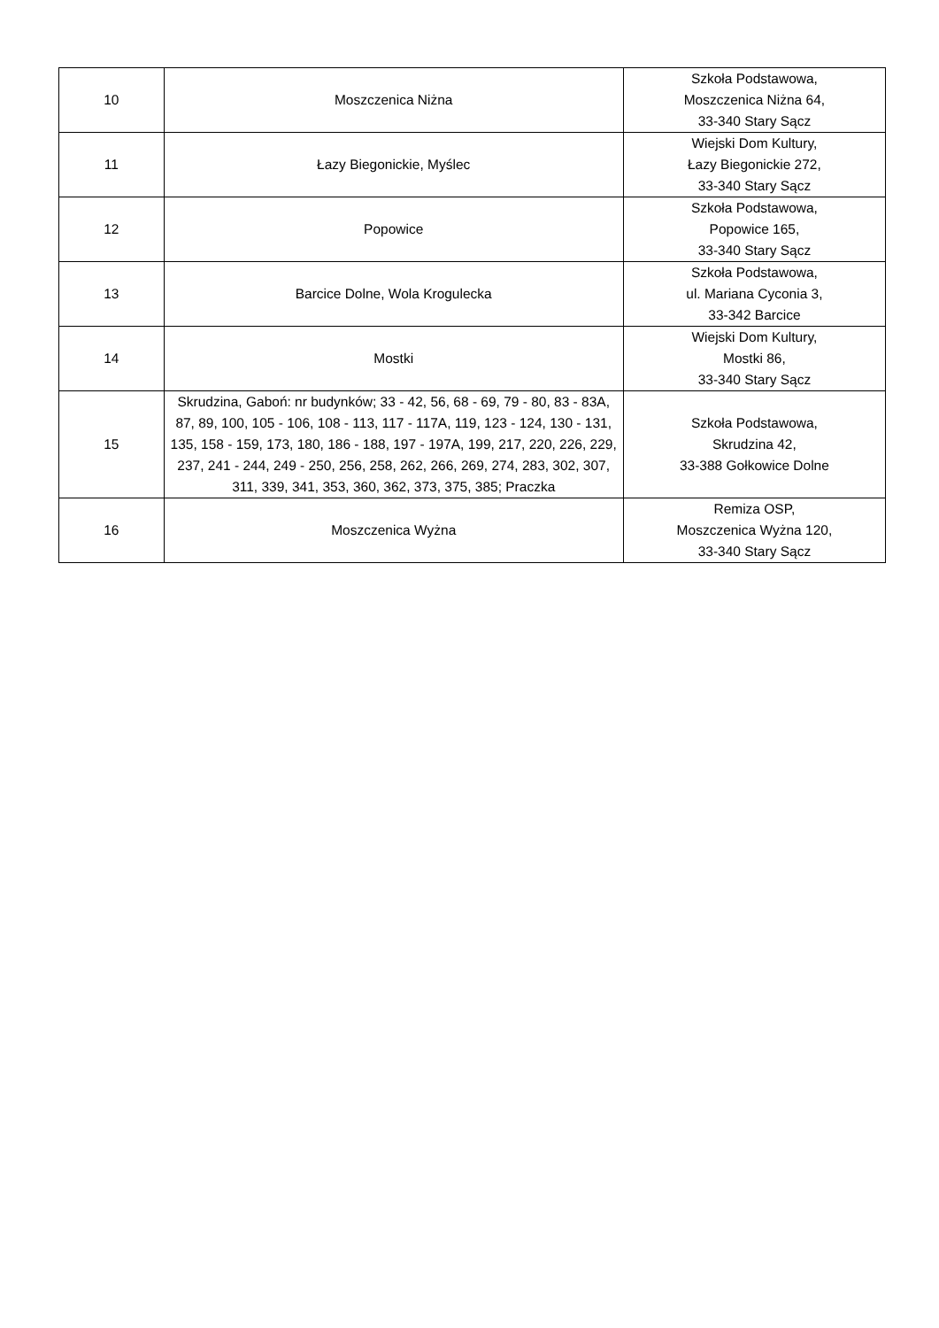| 10 | Moszczenica Niżna | Szkoła Podstawowa, Moszczenica Niżna 64, 33-340 Stary Sącz |
| 11 | Łazy Biegonickie, Myślec | Wiejski Dom Kultury, Łazy Biegonickie 272, 33-340 Stary Sącz |
| 12 | Popowice | Szkoła Podstawowa, Popowice 165, 33-340 Stary Sącz |
| 13 | Barcice Dolne, Wola Krogulecka | Szkoła Podstawowa, ul. Mariana Cyconia 3, 33-342 Barcice |
| 14 | Mostki | Wiejski Dom Kultury, Mostki 86, 33-340 Stary Sącz |
| 15 | Skrudzina, Gaboń: nr budynków; 33 - 42, 56, 68 - 69, 79 - 80, 83 - 83A, 87, 89, 100, 105 - 106, 108 - 113, 117 - 117A, 119, 123 - 124, 130 - 131, 135, 158 - 159, 173, 180, 186 - 188, 197 - 197A, 199, 217, 220, 226, 229, 237, 241 - 244, 249 - 250, 256, 258, 262, 266, 269, 274, 283, 302, 307, 311, 339, 341, 353, 360, 362, 373, 375, 385; Praczka | Szkoła Podstawowa, Skrudzina 42, 33-388 Gołkowice Dolne |
| 16 | Moszczenica Wyżna | Remiza OSP, Moszczenica Wyżna 120, 33-340 Stary Sącz |